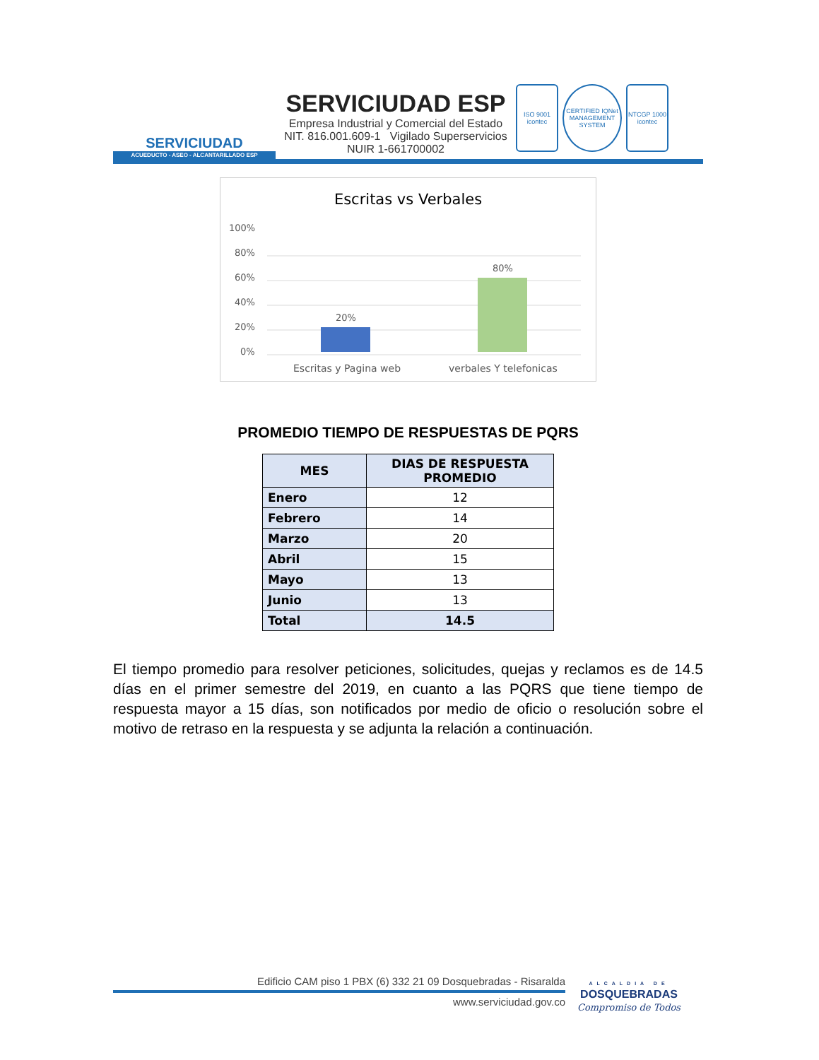SERVICIUDAD
ACUEDUCTO - ASEO - ALCANTARILLADO ESP
SERVICIUDAD ESP
Empresa Industrial y Comercial del Estado
NIT. 816.001.609-1 Vigilado Superservicios
NUIR 1-661700002
ISO 9001 icontec CERTIFIED IQNet MANAGEMENT SYSTEM NTCGP 1000 icontec
Escritas vs Verbales
100%
80%
60%
40%
20%
0%
20%
80%
Escritas y Pagina web
verbales Y telefonicas
PROMEDIO TIEMPO DE RESPUESTAS DE PQRS
| MES | DIAS DE RESPUESTA PROMEDIO |
| --- | --- |
| Enero | 12 |
| Febrero | 14 |
| Marzo | 20 |
| Abril | 15 |
| Mayo | 13 |
| Junio | 13 |
| Total | 14.5 |
El tiempo promedio para resolver peticiones, solicitudes, quejas y reclamos es de 14.5 días en el primer semestre del 2019, en cuanto a las PQRS que tiene tiempo de respuesta mayor a 15 días, son notificados por medio de oficio o resolución sobre el motivo de retraso en la respuesta y se adjunta la relación a continuación.
Edificio CAM piso 1 PBX (6) 332 21 09 Dosquebradas - Risaralda
www.serviciudad.gov.co
ALCALDIA DE
DOSQUEBRADAS
Compromiso de Todos